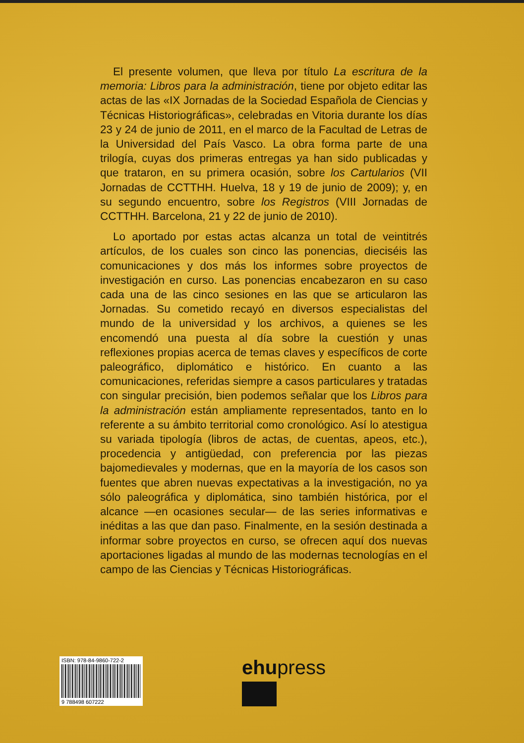El presente volumen, que lleva por título La escritura de la memoria: Libros para la administración, tiene por objeto editar las actas de las «IX Jornadas de la Sociedad Española de Ciencias y Técnicas Historiográficas», celebradas en Vitoria durante los días 23 y 24 de junio de 2011, en el marco de la Facultad de Letras de la Universidad del País Vasco. La obra forma parte de una trilogía, cuyas dos primeras entregas ya han sido publicadas y que trataron, en su primera ocasión, sobre los Cartularios (VII Jornadas de CCTTHH. Huelva, 18 y 19 de junio de 2009); y, en su segundo encuentro, sobre los Registros (VIII Jornadas de CCTTHH. Barcelona, 21 y 22 de junio de 2010).
Lo aportado por estas actas alcanza un total de veintitrés artículos, de los cuales son cinco las ponencias, dieciséis las comunicaciones y dos más los informes sobre proyectos de investigación en curso. Las ponencias encabezaron en su caso cada una de las cinco sesiones en las que se articularon las Jornadas. Su cometido recayó en diversos especialistas del mundo de la universidad y los archivos, a quienes se les encomendó una puesta al día sobre la cuestión y unas reflexiones propias acerca de temas claves y específicos de corte paleográfico, diplomático e histórico. En cuanto a las comunicaciones, referidas siempre a casos particulares y tratadas con singular precisión, bien podemos señalar que los Libros para la administración están ampliamente representados, tanto en lo referente a su ámbito territorial como cronológico. Así lo atestigua su variada tipología (libros de actas, de cuentas, apeos, etc.), procedencia y antigüedad, con preferencia por las piezas bajomedievales y modernas, que en la mayoría de los casos son fuentes que abren nuevas expectativas a la investigación, no ya sólo paleográfica y diplomática, sino también histórica, por el alcance —en ocasiones secular— de las series informativas e inéditas a las que dan paso. Finalmente, en la sesión destinada a informar sobre proyectos en curso, se ofrecen aquí dos nuevas aportaciones ligadas al mundo de las modernas tecnologías en el campo de las Ciencias y Técnicas Historiográficas.
ISBN: 978-84-9860-722-2
9 788498 607222
ehupress